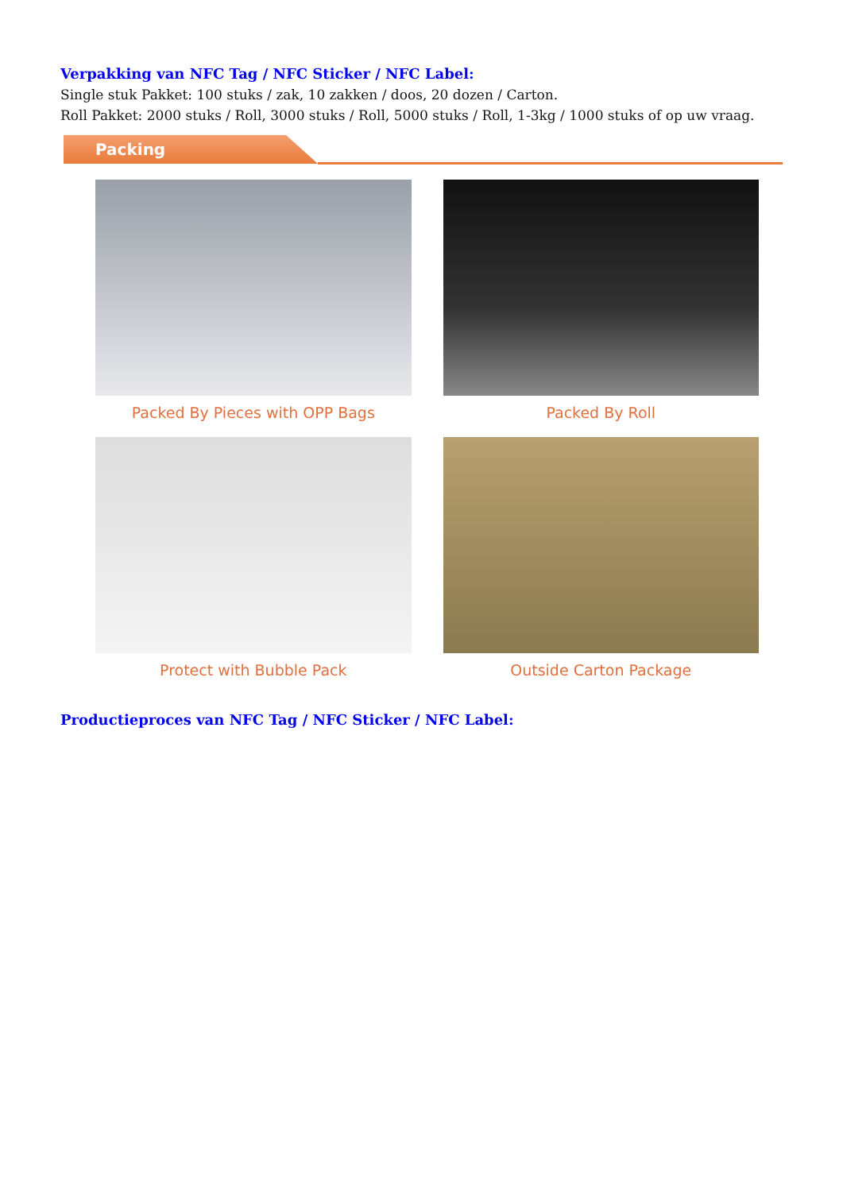Verpakking van NFC Tag / NFC Sticker / NFC Label:
Single stuk Pakket: 100 stuks / zak, 10 zakken / doos, 20 dozen / Carton.
Roll Pakket: 2000 stuks / Roll, 3000 stuks / Roll, 5000 stuks / Roll, 1-3kg / 1000 stuks of op uw vraag.
Packing
Packed By Pieces with OPP Bags
Packed By Roll
Protect with Bubble Pack
Outside Carton Package
Productieproces van NFC Tag / NFC Sticker / NFC Label: